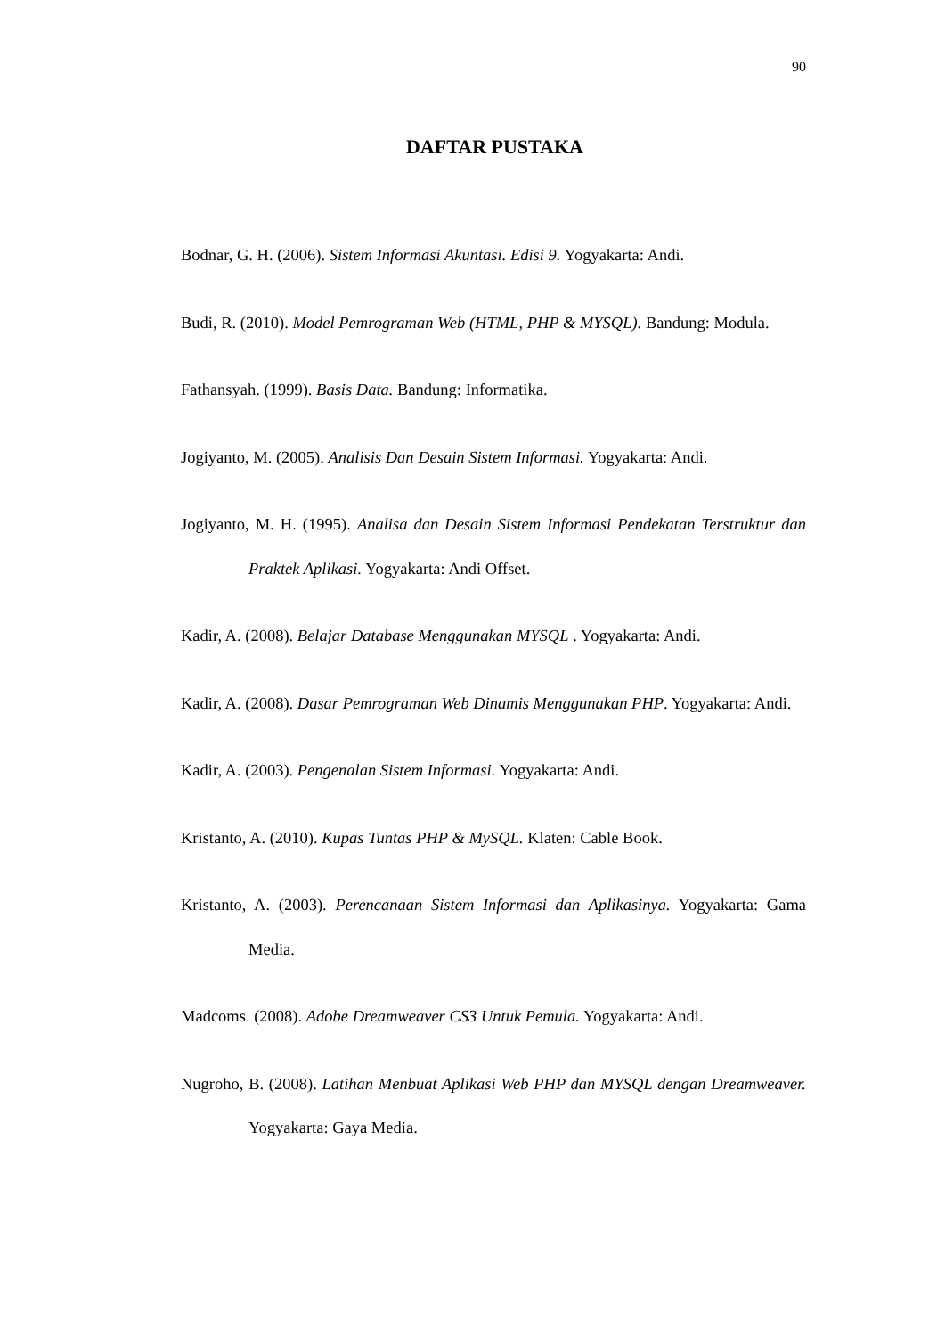90
DAFTAR PUSTAKA
Bodnar, G. H. (2006). Sistem Informasi Akuntasi. Edisi 9. Yogyakarta: Andi.
Budi, R. (2010). Model Pemrograman Web (HTML, PHP & MYSQL). Bandung: Modula.
Fathansyah. (1999). Basis Data. Bandung: Informatika.
Jogiyanto, M. (2005). Analisis Dan Desain Sistem Informasi. Yogyakarta: Andi.
Jogiyanto, M. H. (1995). Analisa dan Desain Sistem Informasi Pendekatan Terstruktur dan Praktek Aplikasi. Yogyakarta: Andi Offset.
Kadir, A. (2008). Belajar Database Menggunakan MYSQL . Yogyakarta: Andi.
Kadir, A. (2008). Dasar Pemrograman Web Dinamis Menggunakan PHP. Yogyakarta: Andi.
Kadir, A. (2003). Pengenalan Sistem Informasi. Yogyakarta: Andi.
Kristanto, A. (2010). Kupas Tuntas PHP & MySQL. Klaten: Cable Book.
Kristanto, A. (2003). Perencanaan Sistem Informasi dan Aplikasinya. Yogyakarta: Gama Media.
Madcoms. (2008). Adobe Dreamweaver CS3 Untuk Pemula. Yogyakarta: Andi.
Nugroho, B. (2008). Latihan Menbuat Aplikasi Web PHP dan MYSQL dengan Dreamweaver. Yogyakarta: Gaya Media.